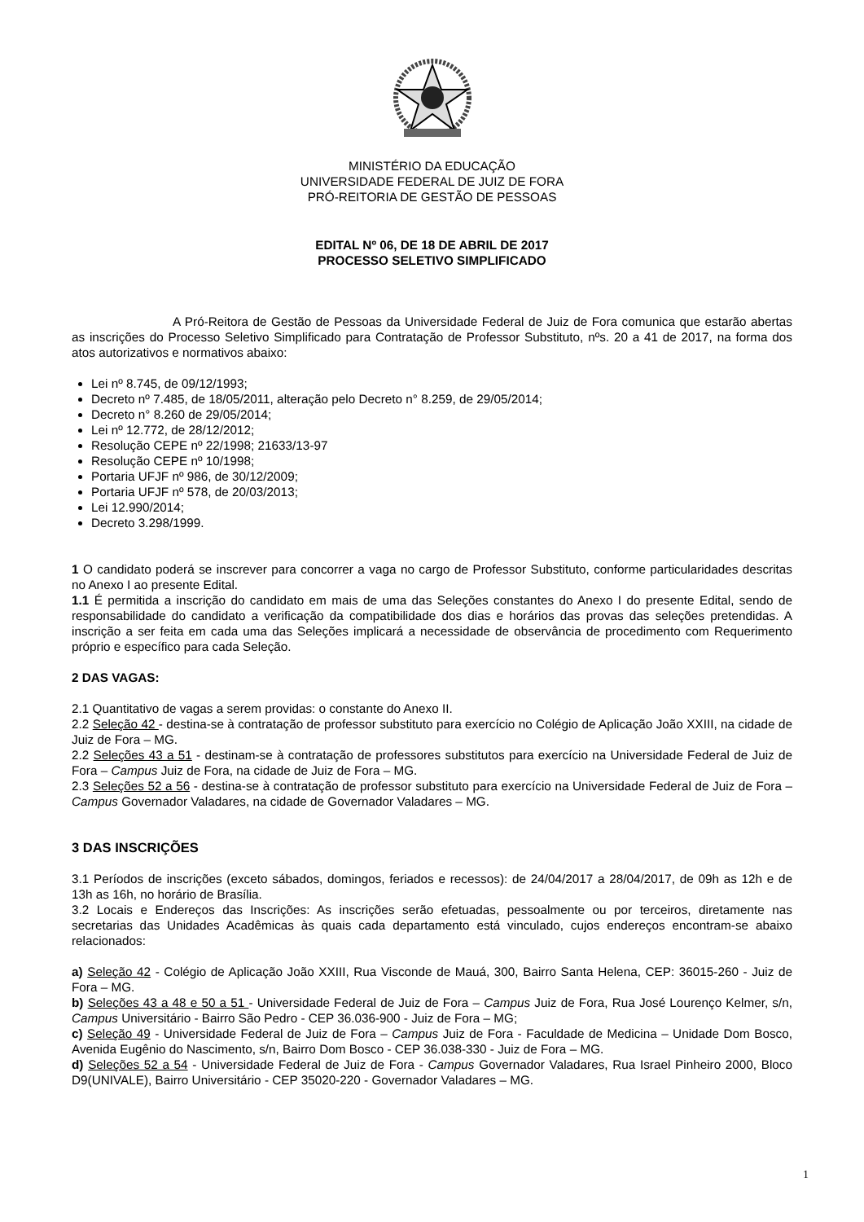MINISTÉRIO DA EDUCAÇÃO
UNIVERSIDADE FEDERAL DE JUIZ DE FORA
PRÓ-REITORIA DE GESTÃO DE PESSOAS
EDITAL Nº 06, DE 18 DE ABRIL DE 2017
PROCESSO SELETIVO SIMPLIFICADO
A Pró-Reitora de Gestão de Pessoas da Universidade Federal de Juiz de Fora comunica que estarão abertas as inscrições do Processo Seletivo Simplificado para Contratação de Professor Substituto, nºs. 20 a 41 de 2017, na forma dos atos autorizativos e normativos abaixo:
Lei nº 8.745, de 09/12/1993;
Decreto nº 7.485, de 18/05/2011, alteração pelo Decreto n° 8.259, de 29/05/2014;
Decreto n° 8.260 de 29/05/2014;
Lei nº 12.772, de 28/12/2012;
Resolução CEPE nº 22/1998; 21633/13-97
Resolução CEPE nº 10/1998;
Portaria UFJF nº 986, de 30/12/2009;
Portaria UFJF nº 578, de 20/03/2013;
Lei 12.990/2014;
Decreto 3.298/1999.
1 O candidato poderá se inscrever para concorrer a vaga no cargo de Professor Substituto, conforme particularidades descritas no Anexo I ao presente Edital.
1.1 É permitida a inscrição do candidato em mais de uma das Seleções constantes do Anexo I do presente Edital, sendo de responsabilidade do candidato a verificação da compatibilidade dos dias e horários das provas das seleções pretendidas. A inscrição a ser feita em cada uma das Seleções implicará a necessidade de observância de procedimento com Requerimento próprio e específico para cada Seleção.
2 DAS VAGAS:
2.1 Quantitativo de vagas a serem providas: o constante do Anexo II.
2.2 Seleção 42 - destina-se à contratação de professor substituto para exercício no Colégio de Aplicação João XXIII, na cidade de Juiz de Fora – MG.
2.2 Seleções 43 a 51 - destinam-se à contratação de professores substitutos para exercício na Universidade Federal de Juiz de Fora – Campus Juiz de Fora, na cidade de Juiz de Fora – MG.
2.3 Seleções 52 a 56 - destina-se à contratação de professor substituto para exercício na Universidade Federal de Juiz de Fora – Campus Governador Valadares, na cidade de Governador Valadares – MG.
3 DAS INSCRIÇÕES
3.1 Períodos de inscrições (exceto sábados, domingos, feriados e recessos): de 24/04/2017 a 28/04/2017, de 09h as 12h e de 13h as 16h, no horário de Brasília.
3.2 Locais e Endereços das Inscrições: As inscrições serão efetuadas, pessoalmente ou por terceiros, diretamente nas secretarias das Unidades Acadêmicas às quais cada departamento está vinculado, cujos endereços encontram-se abaixo relacionados:
a) Seleção 42 - Colégio de Aplicação João XXIII, Rua Visconde de Mauá, 300, Bairro Santa Helena, CEP: 36015-260 - Juiz de Fora – MG.
b) Seleções 43 a 48 e 50 a 51 - Universidade Federal de Juiz de Fora – Campus Juiz de Fora, Rua José Lourenço Kelmer, s/n, Campus Universitário - Bairro São Pedro - CEP 36.036-900 - Juiz de Fora – MG;
c) Seleção 49 - Universidade Federal de Juiz de Fora – Campus Juiz de Fora - Faculdade de Medicina – Unidade Dom Bosco, Avenida Eugênio do Nascimento, s/n, Bairro Dom Bosco - CEP 36.038-330 - Juiz de Fora – MG.
d) Seleções 52 a 54 - Universidade Federal de Juiz de Fora - Campus Governador Valadares, Rua Israel Pinheiro 2000, Bloco D9(UNIVALE), Bairro Universitário - CEP 35020-220 - Governador Valadares – MG.
1